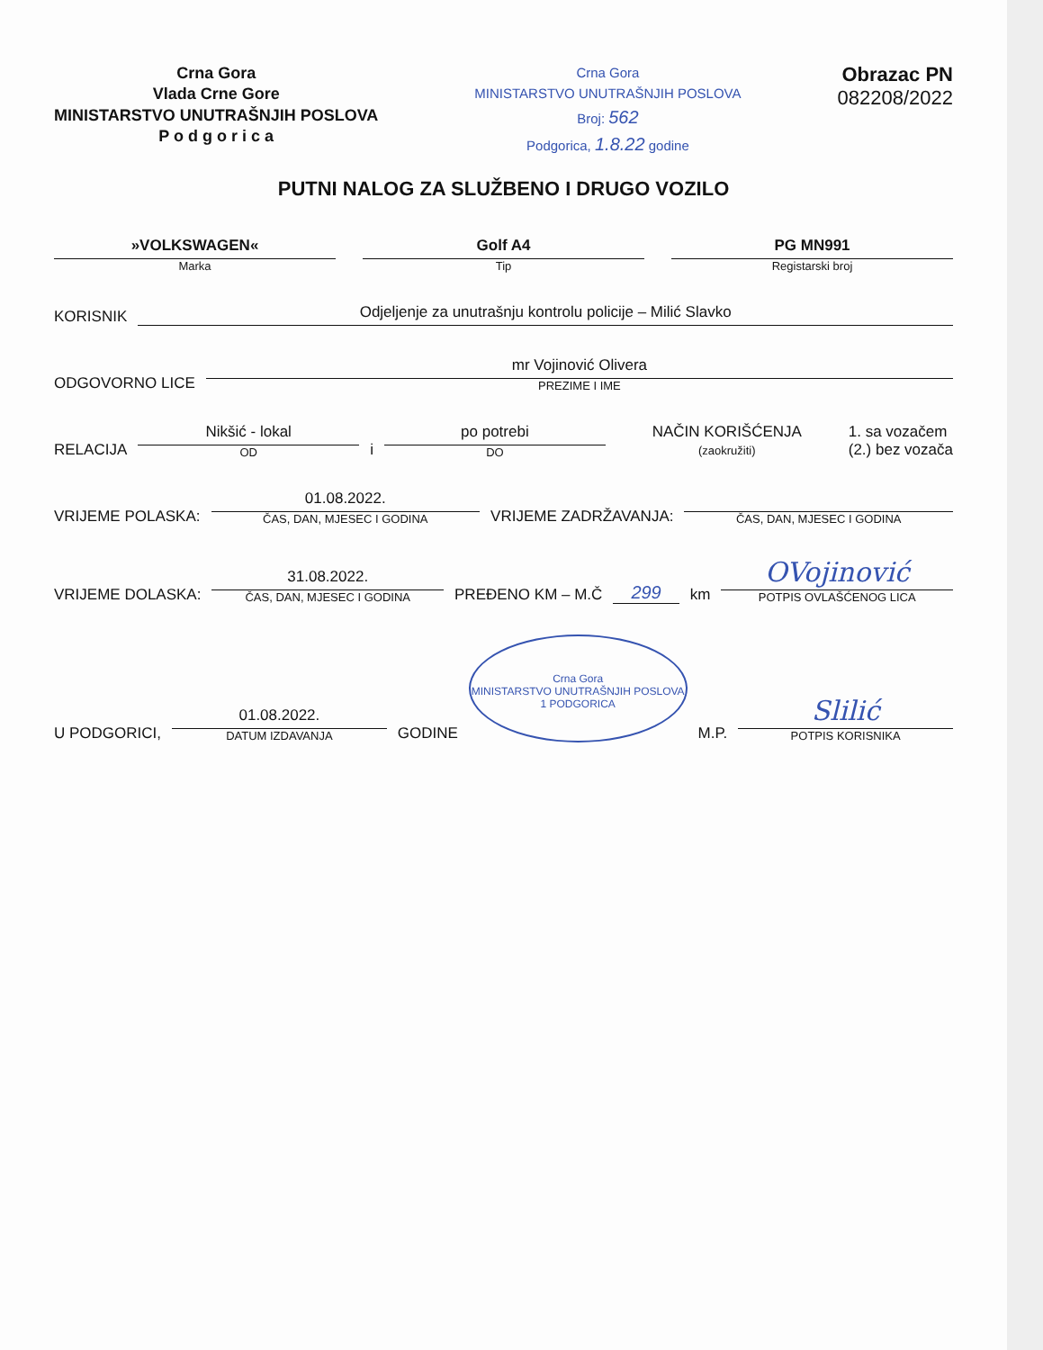Crna Gora
Vlada Crne Gore
MINISTARSTVO UNUTRAŠNJIH POSLOVA
P o d g o r i c a
Crna Gora
MINISTARSTVO UNUTRAŠNJIH POSLOVA
Broj: 562
Podgorica, 1.8.22 godine
Obrazac PN
082208/2022
PUTNI NALOG ZA SLUŽBENO I DRUGO VOZILO
»VOLKSWAGEN«
Marka
Golf A4
Tip
PG MN991
Registarski broj
KORISNIK
Odjeljenje za unutrašnju kontrolu policije – Milić Slavko
ODGOVORNO LICE
mr Vojinović Olivera
PREZIME I IME
RELACIJA
Nikšić - lokal
OD
i
po potrebi
DO
NAČIN KORIŠĆENJA
(zaokružiti)
1. sa vozačem
(2.) bez vozača
VRIJEME POLASKA:
01.08.2022.
ČAS, DAN, MJESEC I GODINA
VRIJEME ZADRŽAVANJA:
ČAS, DAN, MJESEC I GODINA
VRIJEME DOLASKA:
31.08.2022.
ČAS, DAN, MJESEC I GODINA
PREĐENO KM – M.Č 299 km
OVojinović
POTPIS OVLAŠĆENOG LICA
U PODGORICI,
01.08.2022.
DATUM IZDAVANJA
GODINE
Crna Gora
MINISTARSTVO UNUTRAŠNJIH POSLOVA
1 PODGORICA
M.P.
Slilić
POTPIS KORISNIKA